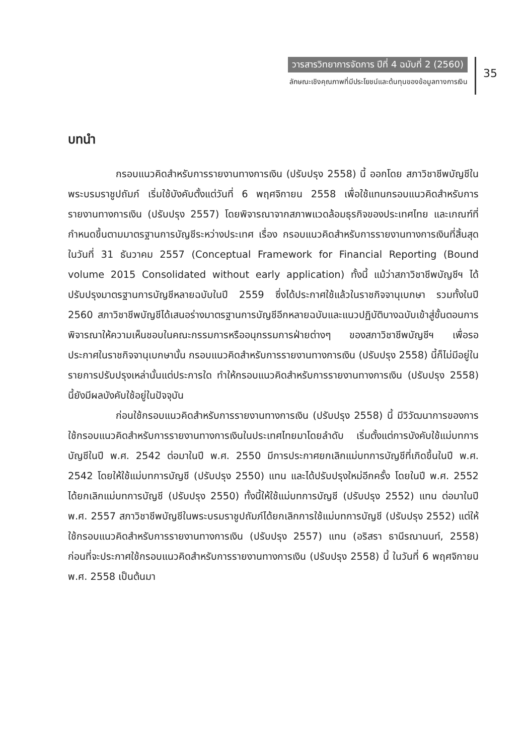วารสารวิทยาการจัดการ ปีที่ 4 ฉบับที่ 2 (2560)
ลักษณะเชิงคุณภาพที่มีประโยชน์และต้นทุนของข้อมูลทางการเงิน
35
บทนำ
กรอบแนวคิดสำหรับการรายงานทางการเงิน (ปรับปรุง 2558) นี้ ออกโดย สภาวิชาชีพบัญชีในพระบรมราชูปถัมภ์ เริ่มใช้บังคับตั้งแต่วันที่ 6 พฤศจิกายน 2558 เพื่อใช้แทนกรอบแนวคิดสำหรับการรายงานทางการเงิน (ปรับปรุง 2557) โดยพิจารณาจากสภาพแวดล้อมธุรกิจของประเทศไทย และเกณฑ์ที่กำหนดขึ้นตามมาตรฐานการบัญชีระหว่างประเทศ เรื่อง กรอบแนวคิดสำหรับการรายงานทางการเงินที่สิ้นสุดในวันที่ 31 ธันวาคม 2557 (Conceptual Framework for Financial Reporting (Bound volume 2015 Consolidated without early application) ทั้งนี้ แม้ว่าสภาวิชาชีพบัญชีฯ ได้ปรับปรุงมาตรฐานการบัญชีหลายฉบับในปี 2559 ซึ่งได้ประกาศใช้แล้วในราชกิจจานุเบกษา รวมทั้งในปี 2560 สภาวิชาชีพบัญชีได้เสนอร่างมาตรฐานการบัญชีอีกหลายฉบับและแนวปฏิบัติบางฉบับเข้าสู่ขั้นตอนการพิจารณาให้ความเห็นชอบในคณะกรรมการหรืออนุกรรมการฝ่ายต่างๆ ของสภาวิชาชีพบัญชีฯ เพื่อรอประกาศในราชกิจจานุเบกษานั้น กรอบแนวคิดสำหรับการรายงานทางการเงิน (ปรับปรุง 2558) นี้ก็ไม่มีอยู่ในรายการปรับปรุงเหล่านั้นแต่ประการใด ทำให้กรอบแนวคิดสำหรับการรายงานทางการเงิน (ปรับปรุง 2558) นี้ยังมีผลบังคับใช้อยู่ในปัจจุบัน
ก่อนใช้กรอบแนวคิดสำหรับการรายงานทางการเงิน (ปรับปรุง 2558) นี้ มีวิวัฒนาการของการใช้กรอบแนวคิดสำหรับการรายงานทางการเงินในประเทศไทยมาโดยลำดับ เริ่มตั้งแต่การบังคับใช้แม่บทการบัญชีในปี พ.ศ. 2542 ต่อมาในปี พ.ศ. 2550 มีการประกาศยกเลิกแม่บทการบัญชีที่เกิดขึ้นในปี พ.ศ. 2542 โดยให้ใช้แม่บทการบัญชี (ปรับปรุง 2550) แทน และได้ปรับปรุงใหม่อีกครั้ง โดยในปี พ.ศ. 2552 ได้ยกเลิกแม่บทการบัญชี (ปรับปรุง 2550) ทั้งนี้ให้ใช้แม่บทการบัญชี (ปรับปรุง 2552) แทน ต่อมาในปี พ.ศ. 2557 สภาวิชาชีพบัญชีในพระบรมราชูปถัมภ์ได้ยกเลิกการใช้แม่บทการบัญชี (ปรับปรุง 2552) แต่ให้ใช้กรอบแนวคิดสำหรับการรายงานทางการเงิน (ปรับปรุง 2557) แทน (อริสรา ธานีรณานนท์, 2558) ก่อนที่จะประกาศใช้กรอบแนวคิดสำหรับการรายงานทางการเงิน (ปรับปรุง 2558) นี้ ในวันที่ 6 พฤศจิกายน พ.ศ. 2558 เป็นต้นมา